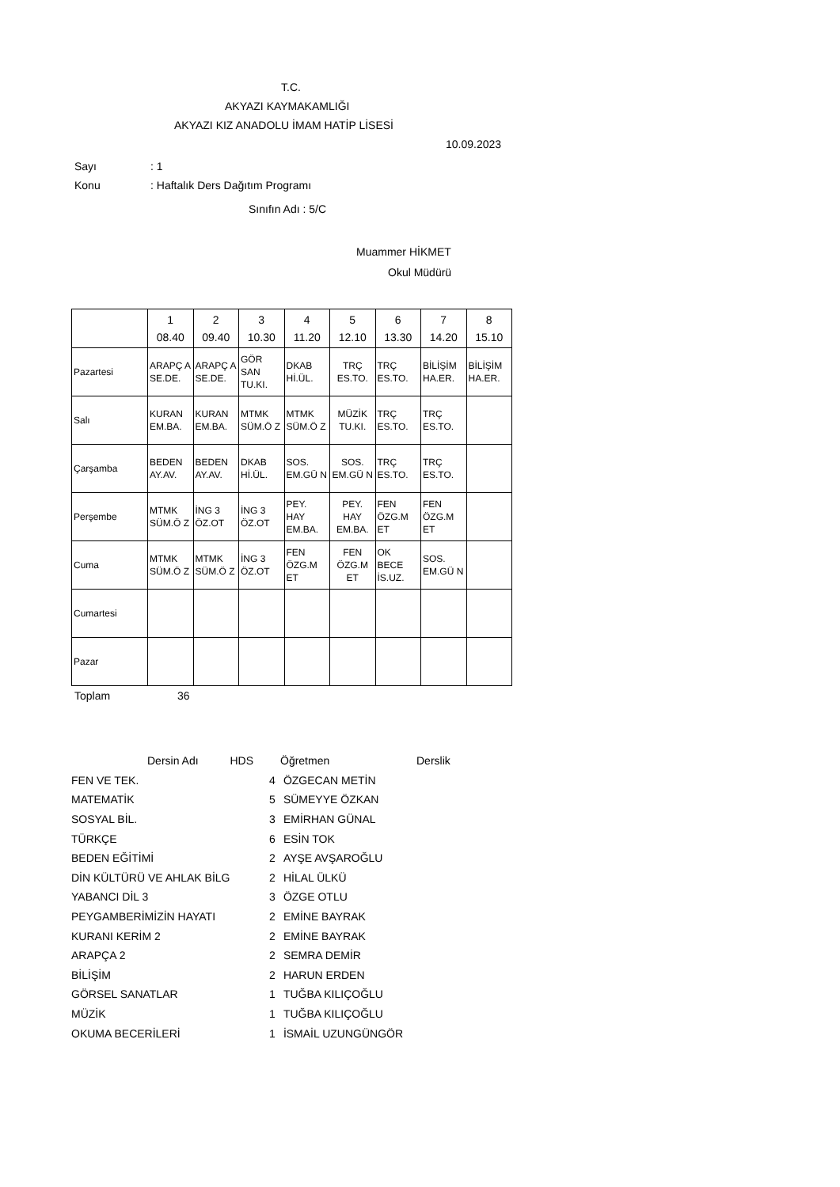T.C.
AKYAZI KAYMAKAMLIĞI
AKYAZI KIZ ANADOLU İMAM HATİP LİSESİ
10.09.2023
Sayı: 1
Konu: Haftalık Ders Dağıtım Programı
Sınıfın Adı : 5/C
Muammer HİKMET
Okul Müdürü
| | 1 08.40 | 2 09.40 | 3 10.30 | 4 11.20 | 5 12.10 | 6 13.30 | 7 14.20 | 8 15.10 |
| --- | --- | --- | --- | --- | --- | --- | --- | --- |
| Pazartesi | ARAPÇ A SE.DE. | ARAPÇ A SE.DE. | GÖR SAN TU.KI. | DKAB Hİ.ÜL. | TRÇ ES.TO. | TRÇ ES.TO. | BİLİŞİM HA.ER. | BİLİŞİM HA.ER. |
| Salı | KURAN EM.BA. | KURAN EM.BA. | MTMK SÜM.Ö Z | MTMK SÜM.Ö Z | MÜZİK TU.KI. | TRÇ ES.TO. | TRÇ ES.TO. | |
| Çarşamba | BEDEN AY.AV. | BEDEN AY.AV. | DKAB Hİ.ÜL. | SOS. EM.GÜ N | SOS. EM.GÜ N | TRÇ ES.TO. | TRÇ ES.TO. | |
| Perşembe | MTMK SÜM.Ö Z | İNG 3 ÖZ.OT | İNG 3 ÖZ.OT | PEY. HAY EM.BA. | PEY. HAY EM.BA. | FEN ÖZG.M ET | FEN ÖZG.M ET | |
| Cuma | MTMK SÜM.Ö Z | MTMK SÜM.Ö Z | İNG 3 ÖZ.OT | FEN ÖZG.M ET | FEN ÖZG.M ET | OK BECE İS.UZ. | SOS. EM.GÜ N | |
| Cumartesi | | | | | | | | |
| Pazar | | | | | | | | |
Toplam 36
| Dersin Adı HDS | | Öğretmen | Derslik |
| FEN VE TEK. | 4 | ÖZGECAN METİN | |
| MATEMATİK | 5 | SÜMEYYE ÖZKAN | |
| SOSYAL BİL. | 3 | EMİRHAN GÜNAL | |
| TÜRKÇE | 6 | ESİN TOK | |
| BEDEN EĞİTİMİ | 2 | AYŞE AVŞAROĞLU | |
| DİN KÜLTÜRÜ VE AHLAK BİLG | 2 | HİLAL ÜLKÜ | |
| YABANCI DİL 3 | 3 | ÖZGE OTLU | |
| PEYGAMBERİMİZİN HAYATI | 2 | EMİNE BAYRAK | |
| KURANI KERİM 2 | 2 | EMİNE BAYRAK | |
| ARAPÇA 2 | 2 | SEMRA DEMİR | |
| BİLİŞİM | 2 | HARUN ERDEN | |
| GÖRSEL SANATLAR | 1 | TUĞBA KILIÇOĞLU | |
| MÜZİK | 1 | TUĞBA KILIÇOĞLU | |
| OKUMA BECERİLERİ | 1 | İSMAİL UZUNGÜNGÖR | |